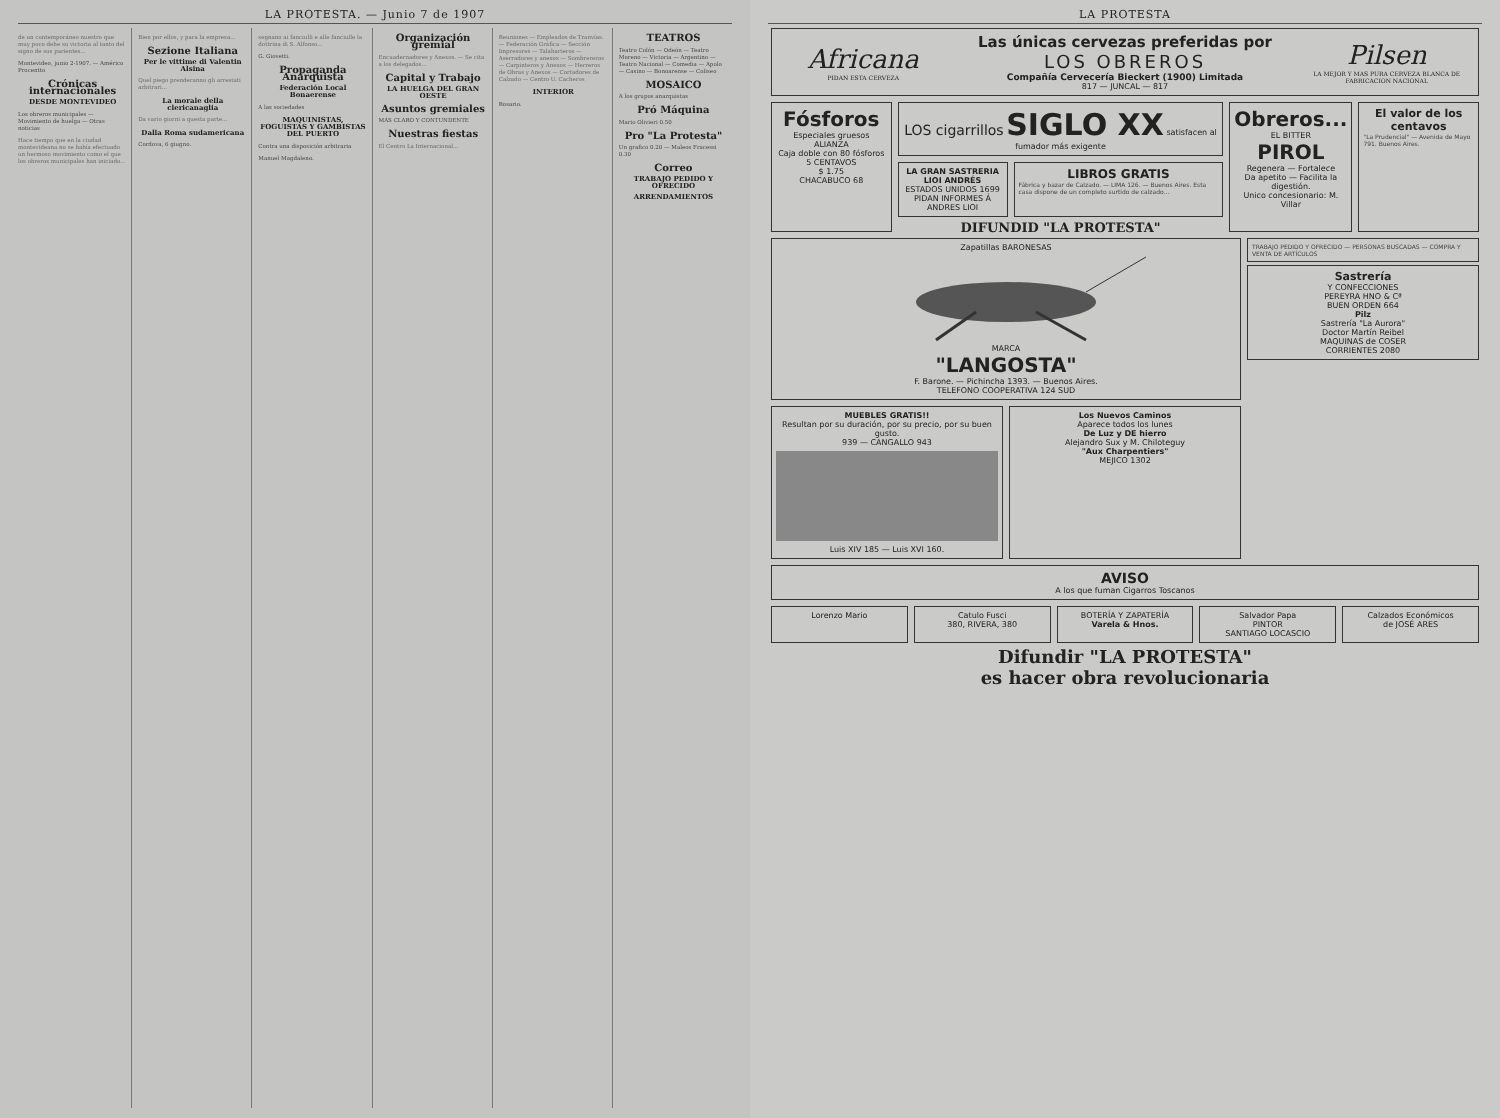LA PROTESTA. — Junio 7 de 1907
de un contemporáneo nuestro que muy poco debe su victoria al tanto del signo de sus parientes...
Montevideo, junio 2-1907. — Américo Procentto
Crónicas internacionales
DESDE MONTEVIDEO
Los obreros municipales — Movimiento de huelga — Otras noticias
Hace tiempo que en la ciudad montevideana no se había efectuado un hermoso movimiento como el que los obreros municipales han iniciado...
Bien por ellos, y para la empresa...
Sezione Italiana
Per le vittime di Valentin Alsina
Quel piego prenderanno gli arrestati arbitrari...
La morale della clericanaglia
Da vario giorni a questa parte...
Dalla Roma sudamericana
Cordova, 6 giugno.
segnano ai fanciulli e alle fanciulle la dottrina di S. Alfonso...
G. Giovetti.
Propaganda Anarquista
Federación Local Bonaerense
A las sociedades
MAQUINISTAS, FOGUISTAS Y GAMBISTAS DEL PUERTO
Contra una disposición arbitraria
Manuel Magdaleno.
Organización gremial
Encuadernadores y Anexos. — Se cita a los delegados...
Capital y Trabajo
LA HUELGA DEL GRAN OESTE
Asuntos gremiales
MÁS CLARO Y CONTUNDENTE
Nuestras fiestas
El Centro La Internacional...
Reuniones — Empleados de Tranvías. — Federación Gráfica — Sección Impresores — Talabarteros — Aserradores y anexos — Sombrereros — Carpinteros y Anexos — Herreros de Obras y Anexos — Cortadores de Calzado — Centro U. Cacheros
INTERIOR
Rosario.
TEATROS
Teatro Colón — Odeón — Teatro Moreno — Victoria — Argentino — Teatro Nacional — Comedia — Apolo — Casino — Bonoarense — Coliseo
MOSAICO
A los grupos anarquistas
Pró Máquina
Mario Olivieri 0.50
Pro "La Protesta"
Un grafico 0.20 — Maleos Fracessi 0.30
Correo
TRABAJO PEDIDO Y OFRECIDO
ARRENDAMIENTOS
LA PROTESTA
Africana
PIDAN ESTA CERVEZA
Las únicas cervezas preferidas por
LOS OBREROS
Compañía Cervecería Bieckert (1900) Limitada
817 — JUNCAL — 817
Pilsen
LA MEJOR Y MAS PURA CERVEZA BLANCA DE FABRICACION NACIONAL
Fósforos
Especiales gruesos ALIANZA
Caja doble con 80 fósforos
5 CENTAVOS
$ 1.75
CHACABUCO 68
LOS cigarrillos SIGLO XX satisfacen al fumador más exigente
LA GRAN SASTRERIA LIOI ANDRÉS
ESTADOS UNIDOS 1699
PIDAN INFORMES Á ANDRES LIOI
LIBROS GRATIS
Fábrica y bazar de Calzado. — LIMA 126. — Buenos Aires. Esta casa dispone de un completo surtido de calzado...
DIFUNDID "LA PROTESTA"
Obreros...
EL BITTER
PIROL
Regenera — Fortalece
Da apetito — Facilita la digestión.
Unico concesionario: M. Villar
El valor de los centavos
"La Prudencial" — Avenida de Mayo 791. Buenos Aires.
Zapatillas BARONESAS
MARCA
"LANGOSTA"
F. Barone. — Pichincha 1393. — Buenos Aires.
TELEFONO COOPERATIVA 124 SUD
MUEBLES GRATIS!!
Resultan por su duración, por su precio, por su buen gusto.
939 — CANGALLO 943
Luis XIV 185 — Luis XVI 160.
Los Nuevos Caminos
Aparece todos los lunes
De Luz y DE hierro
Alejandro Sux y M. Chiloteguy
"Aux Charpentiers"
MEJICO 1302
TRABAJO PEDIDO Y OFRECIDO — PERSONAS BUSCADAS — COMPRA Y VENTA DE ARTÍCULOS
Sastrería
Y CONFECCIONES
PEREYRA HNO & Cª
BUEN ORDEN 664
Pilz
Sastrería "La Aurora"
Doctor Martín Reibel
MAQUINAS de COSER
CORRIENTES 2080
AVISO
A los que fuman Cigarros Toscanos
Lorenzo Mario Catulo Fusci
380, RIVERA, 380
BOTERÍA Y ZAPATERÍA
Varela & Hnos.
Salvador Papa
PINTOR
SANTIAGO LOCASCIO
Calzados Económicos
de JOSÉ ARES
Difundir "LA PROTESTA"
es hacer obra revolucionaria